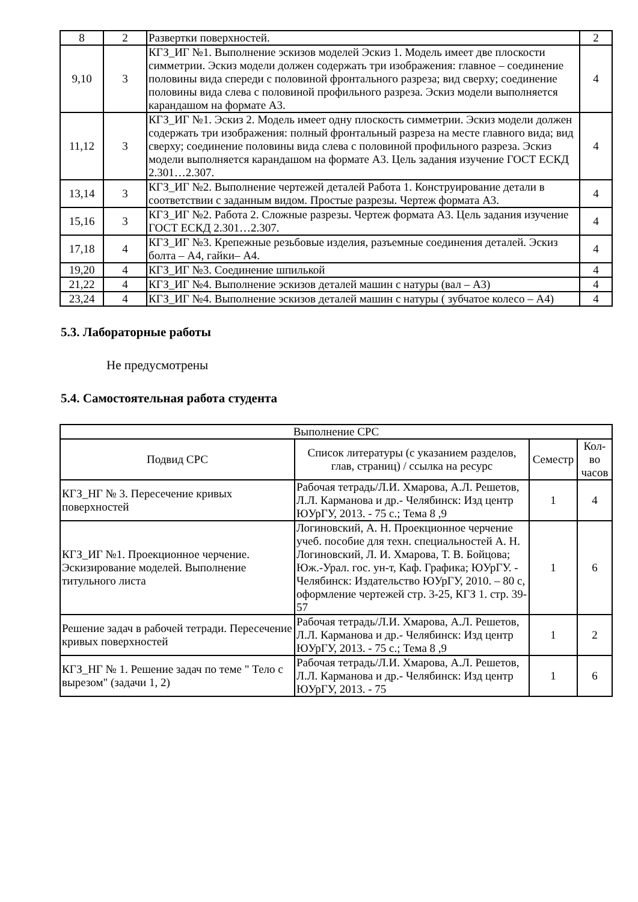| 8 | 2 | Развертки поверхностей. | 2 |
| 9,10 | 3 | КГЗ_ИГ №1. Выполнение эскизов моделей Эскиз 1. Модель имеет две плоскости симметрии. Эскиз модели должен содержать три изображения: главное – соединение половины вида спереди с половиной фронтального разреза; вид сверху; соединение половины вида слева с половиной профильного разреза. Эскиз модели выполняется карандашом на формате А3. | 4 |
| 11,12 | 3 | КГЗ_ИГ №1. Эскиз 2. Модель имеет одну плоскость симметрии. Эскиз модели должен содержать три изображения: полный фронтальный разреза на месте главного вида; вид сверху; соединение половины вида слева с половиной профильного разреза. Эскиз модели выполняется карандашом на формате А3. Цель задания изучение ГОСТ ЕСКД 2.301…2.307. | 4 |
| 13,14 | 3 | КГЗ_ИГ №2. Выполнение чертежей деталей Работа 1. Конструирование детали в соответствии с заданным видом. Простые разрезы. Чертеж формата А3. | 4 |
| 15,16 | 3 | КГЗ_ИГ №2. Работа 2. Сложные разрезы. Чертеж формата А3. Цель задания изучение ГОСТ ЕСКД 2.301…2.307. | 4 |
| 17,18 | 4 | КГЗ_ИГ №3. Крепежные резьбовые изделия, разъемные соединения деталей. Эскиз болта – А4, гайки– А4. | 4 |
| 19,20 | 4 | КГЗ_ИГ №3. Соединение шпилькой | 4 |
| 21,22 | 4 | КГЗ_ИГ №4. Выполнение эскизов деталей машин с натуры (вал – А3) | 4 |
| 23,24 | 4 | КГЗ_ИГ №4. Выполнение эскизов деталей машин с натуры ( зубчатое колесо – А4) | 4 |
5.3. Лабораторные работы
Не предусмотрены
5.4. Самостоятельная работа студента
| Выполнение СРС | | | |
| --- | --- | --- | --- |
| Подвид СРС | Список литературы (с указанием разделов, глав, страниц) / ссылка на ресурс | Семестр | Кол-во часов |
| КГЗ_НГ № 3. Пересечение кривых поверхностей | Рабочая тетрадь/Л.И. Хмарова, А.Л. Решетов, Л.Л. Карманова и др.- Челябинск: Изд центр ЮУрГУ, 2013. - 75 с.; Тема 8 ,9 | 1 | 4 |
| КГЗ_ИГ №1. Проекционное черчение. Эскизирование моделей. Выполнение титульного листа | Логиновский, А. Н. Проекционное черчение учеб. пособие для техн. специальностей А. Н. Логиновский, Л. И. Хмарова, Т. В. Бойцова; Юж.-Урал. гос. ун-т, Каф. Графика; ЮУрГУ. - Челябинск: Издательство ЮУрГУ, 2010. – 80 с, оформление чертежей стр. 3-25, КГЗ 1. стр. 39-57 | 1 | 6 |
| Решение задач в рабочей тетради. Пересечение кривых поверхностей | Рабочая тетрадь/Л.И. Хмарова, А.Л. Решетов, Л.Л. Карманова и др.- Челябинск: Изд центр ЮУрГУ, 2013. - 75 с.; Тема 8 ,9 | 1 | 2 |
| КГЗ_НГ № 1. Решение задач по теме " Тело с вырезом" (задачи 1, 2) | Рабочая тетрадь/Л.И. Хмарова, А.Л. Решетов, Л.Л. Карманова и др.- Челябинск: Изд центр ЮУрГУ, 2013. - 75 | 1 | 6 |